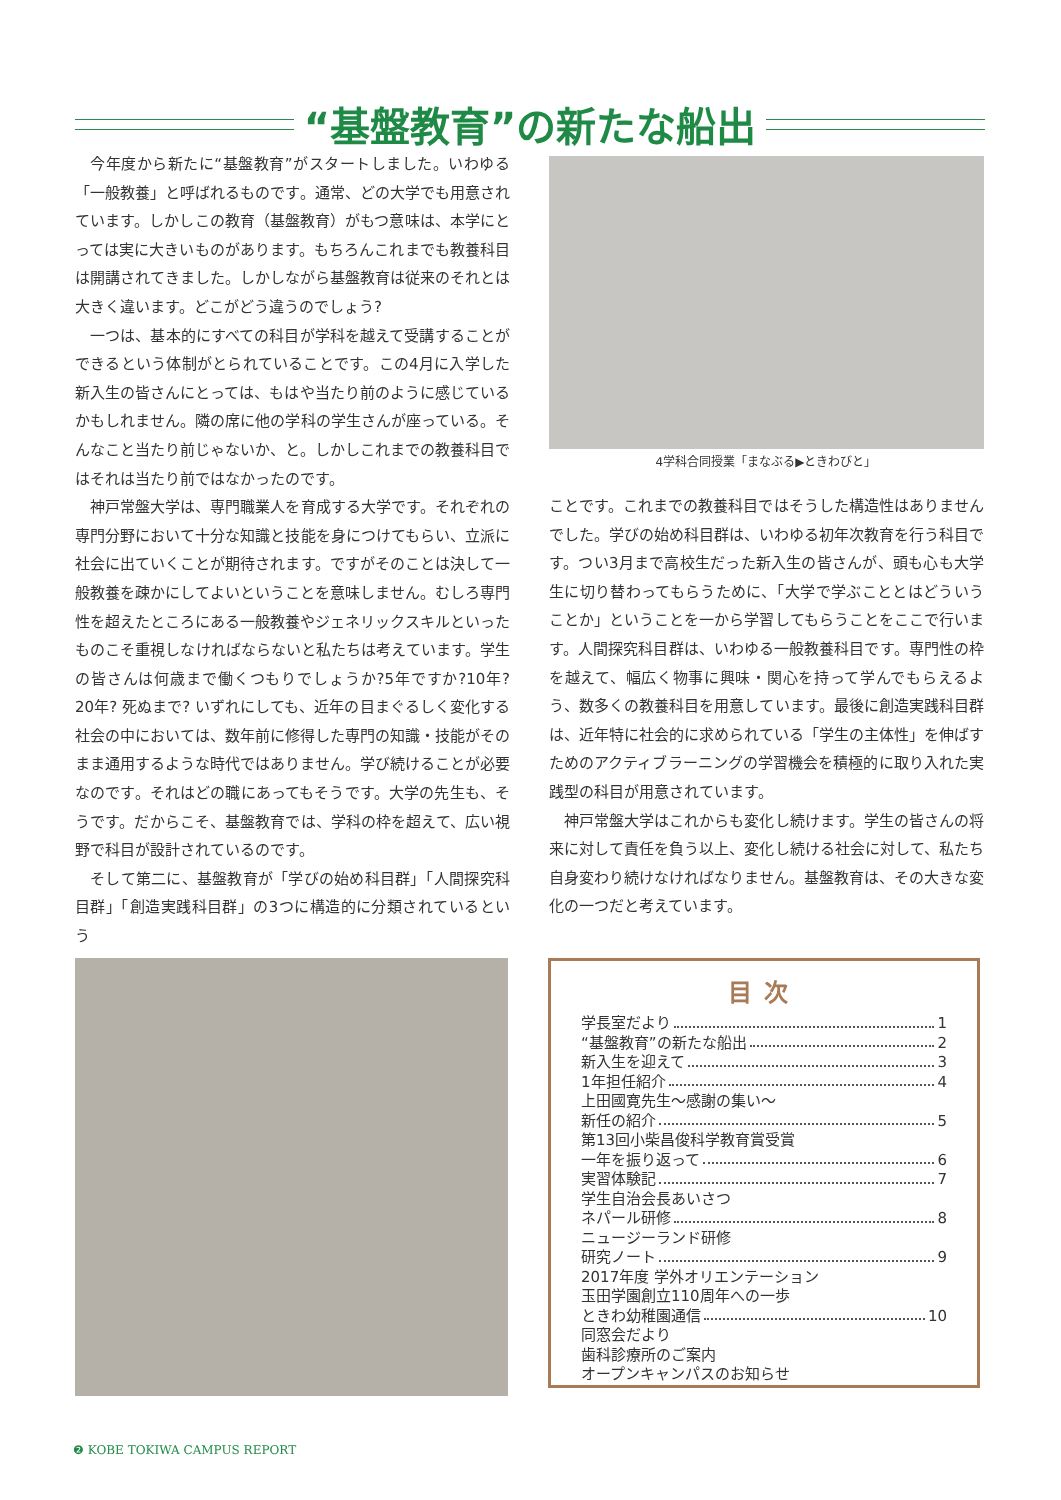“基盤教育”の新たな船出
今年度から新たに“基盤教育”がスタートしました。いわゆる「一般教養」と呼ばれるものです。通常、どの大学でも用意されています。しかしこの教育（基盤教育）がもつ意味は、本学にとっては実に大きいものがあります。もちろんこれまでも教養科目は開講されてきました。しかしながら基盤教育は従来のそれとは大きく違います。どこがどう違うのでしょう?
一つは、基本的にすべての科目が学科を越えて受講することができるという体制がとられていることです。この4月に入学した新入生の皆さんにとっては、もはや当たり前のように感じているかもしれません。隣の席に他の学科の学生さんが座っている。そんなこと当たり前じゃないか、と。しかしこれまでの教養科目ではそれは当たり前ではなかったのです。
神戸常盤大学は、専門職業人を育成する大学です。それぞれの専門分野において十分な知識と技能を身につけてもらい、立派に社会に出ていくことが期待されます。ですがそのことは決して一般教養を疎かにしてよいということを意味しません。むしろ専門性を超えたところにある一般教養やジェネリックスキルといったものこそ重視しなければならないと私たちは考えています。学生の皆さんは何歳まで働くつもりでしょうか?5年ですか?10年? 20年? 死ぬまで? いずれにしても、近年の目まぐるしく変化する社会の中においては、数年前に修得した専門の知識・技能がそのまま通用するような時代ではありません。学び続けることが必要なのです。それはどの職にあってもそうです。大学の先生も、そうです。だからこそ、基盤教育では、学科の枠を超えて、広い視野で科目が設計されているのです。
そして第二に、基盤教育が「学びの始め科目群」「人間探究科目群」「創造実践科目群」の3つに構造的に分類されているという
4学科合同授業「まなぶる▶ときわびと」
ことです。これまでの教養科目ではそうした構造性はありませんでした。学びの始め科目群は、いわゆる初年次教育を行う科目です。つい3月まで高校生だった新入生の皆さんが、頭も心も大学生に切り替わってもらうために、「大学で学ぶこととはどういうことか」ということを一から学習してもらうことをここで行います。人間探究科目群は、いわゆる一般教養科目です。専門性の枠を越えて、幅広く物事に興味・関心を持って学んでもらえるよう、数多くの教養科目を用意しています。最後に創造実践科目群は、近年特に社会的に求められている「学生の主体性」を伸ばすためのアクティブラーニングの学習機会を積極的に取り入れた実践型の科目が用意されています。
神戸常盤大学はこれからも変化し続けます。学生の皆さんの将来に対して責任を負う以上、変化し続ける社会に対して、私たち自身変わり続けなければなりません。基盤教育は、その大きな変化の一つだと考えています。
目次
学長室だより 1
“基盤教育”の新たな船出 2
新入生を迎えて 3
1年担任紹介 4
上田國寛先生〜感謝の集い〜
新任の紹介 5
第13回小柴昌俊科学教育賞受賞
一年を振り返って 6
実習体験記 7
学生自治会長あいさつ
ネパール研修 8
ニュージーランド研修
研究ノート 9
2017年度 学外オリエンテーション
玉田学園創立110周年への一歩
ときわ幼稚園通信 10
同窓会だより
歯科診療所のご案内
オープンキャンパスのお知らせ
❷ KOBE TOKIWA CAMPUS REPORT